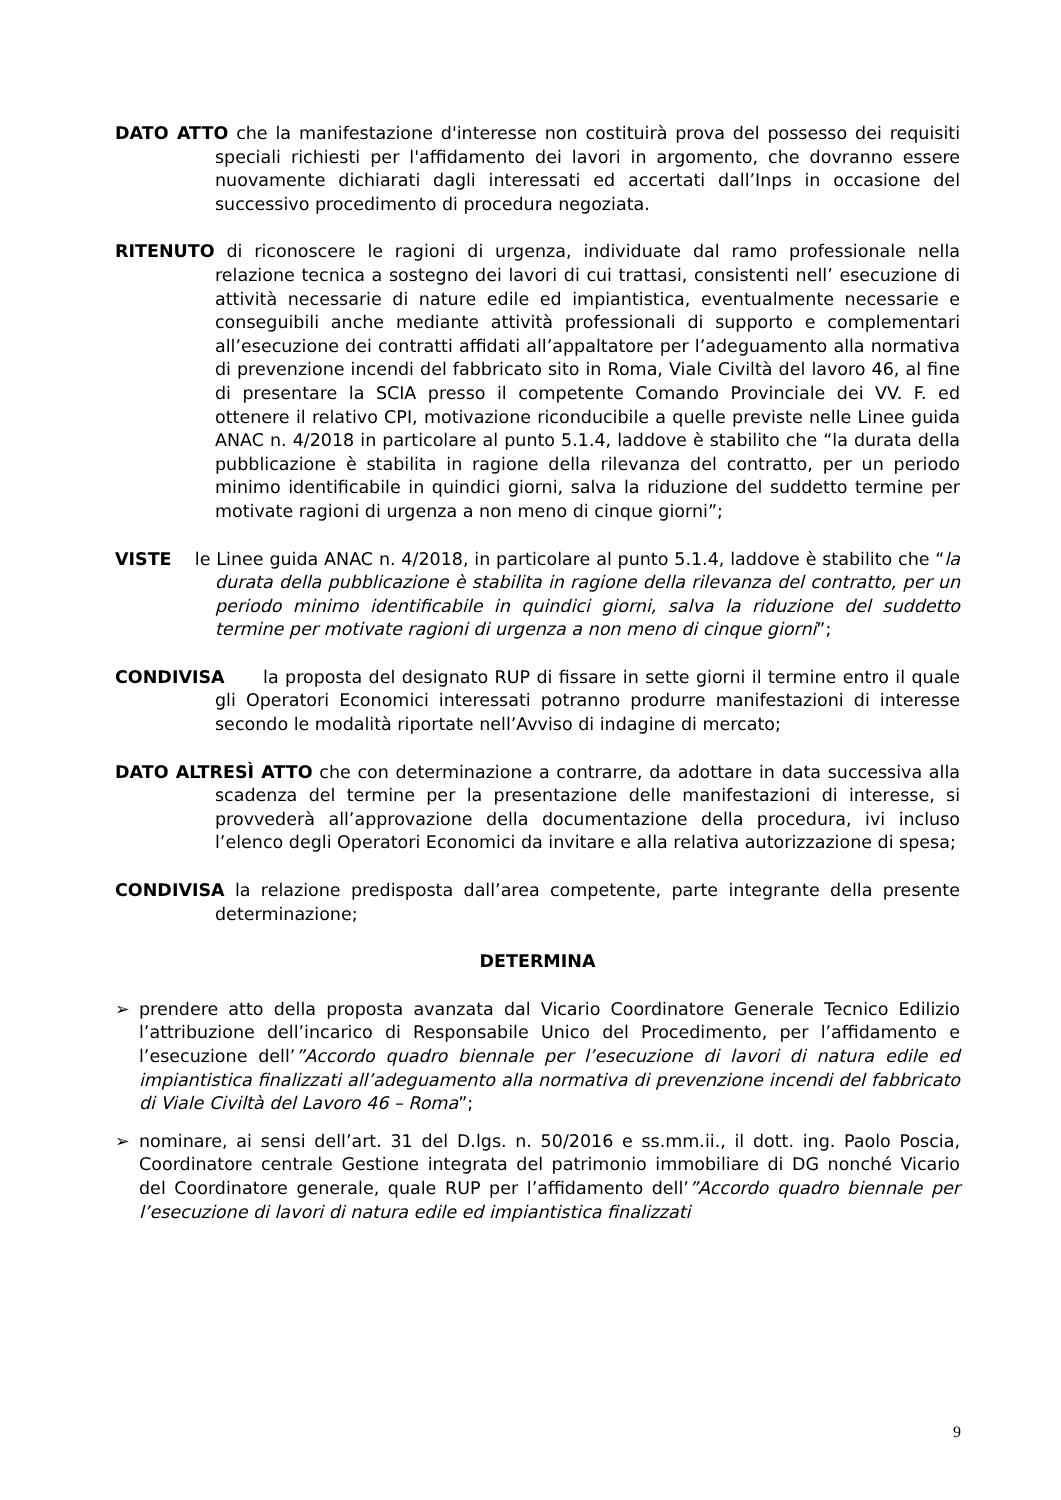DATO ATTO che la manifestazione d'interesse non costituirà prova del possesso dei requisiti speciali richiesti per l'affidamento dei lavori in argomento, che dovranno essere nuovamente dichiarati dagli interessati ed accertati dall’Inps in occasione del successivo procedimento di procedura negoziata.
RITENUTO di riconoscere le ragioni di urgenza, individuate dal ramo professionale nella relazione tecnica a sostegno dei lavori di cui trattasi, consistenti nell’ esecuzione di attività necessarie di nature edile ed impiantistica, eventualmente necessarie e conseguibili anche mediante attività professionali di supporto e complementari all’esecuzione dei contratti affidati all’appaltatore per l’adeguamento alla normativa di prevenzione incendi del fabbricato sito in Roma, Viale Civiltà del lavoro 46, al fine di presentare la SCIA presso il competente Comando Provinciale dei VV. F. ed ottenere il relativo CPI, motivazione riconducibile a quelle previste nelle Linee guida ANAC n. 4/2018 in particolare al punto 5.1.4, laddove è stabilito che “la durata della pubblicazione è stabilita in ragione della rilevanza del contratto, per un periodo minimo identificabile in quindici giorni, salva la riduzione del suddetto termine per motivate ragioni di urgenza a non meno di cinque giorni”;
VISTE le Linee guida ANAC n. 4/2018, in particolare al punto 5.1.4, laddove è stabilito che “la durata della pubblicazione è stabilita in ragione della rilevanza del contratto, per un periodo minimo identificabile in quindici giorni, salva la riduzione del suddetto termine per motivate ragioni di urgenza a non meno di cinque giorni”;
CONDIVISA la proposta del designato RUP di fissare in sette giorni il termine entro il quale gli Operatori Economici interessati potranno produrre manifestazioni di interesse secondo le modalità riportate nell’Avviso di indagine di mercato;
DATO ALTRESÌ ATTO che con determinazione a contrarre, da adottare in data successiva alla scadenza del termine per la presentazione delle manifestazioni di interesse, si provvederà all’approvazione della documentazione della procedura, ivi incluso l’elenco degli Operatori Economici da invitare e alla relativa autorizzazione di spesa;
CONDIVISA la relazione predisposta dall’area competente, parte integrante della presente determinazione;
DETERMINA
➢ prendere atto della proposta avanzata dal Vicario Coordinatore Generale Tecnico Edilizio l’attribuzione dell’incarico di Responsabile Unico del Procedimento, per l’affidamento e l’esecuzione dell’”Accordo quadro biennale per l’esecuzione di lavori di natura edile ed impiantistica finalizzati all’adeguamento alla normativa di prevenzione incendi del fabbricato di Viale Civiltà del Lavoro 46 – Roma”;
➢ nominare, ai sensi dell’art. 31 del D.lgs. n. 50/2016 e ss.mm.ii., il dott. ing. Paolo Poscia, Coordinatore centrale Gestione integrata del patrimonio immobiliare di DG nonché Vicario del Coordinatore generale, quale RUP per l’affidamento dell’”Accordo quadro biennale per l’esecuzione di lavori di natura edile ed impiantistica finalizzati
9